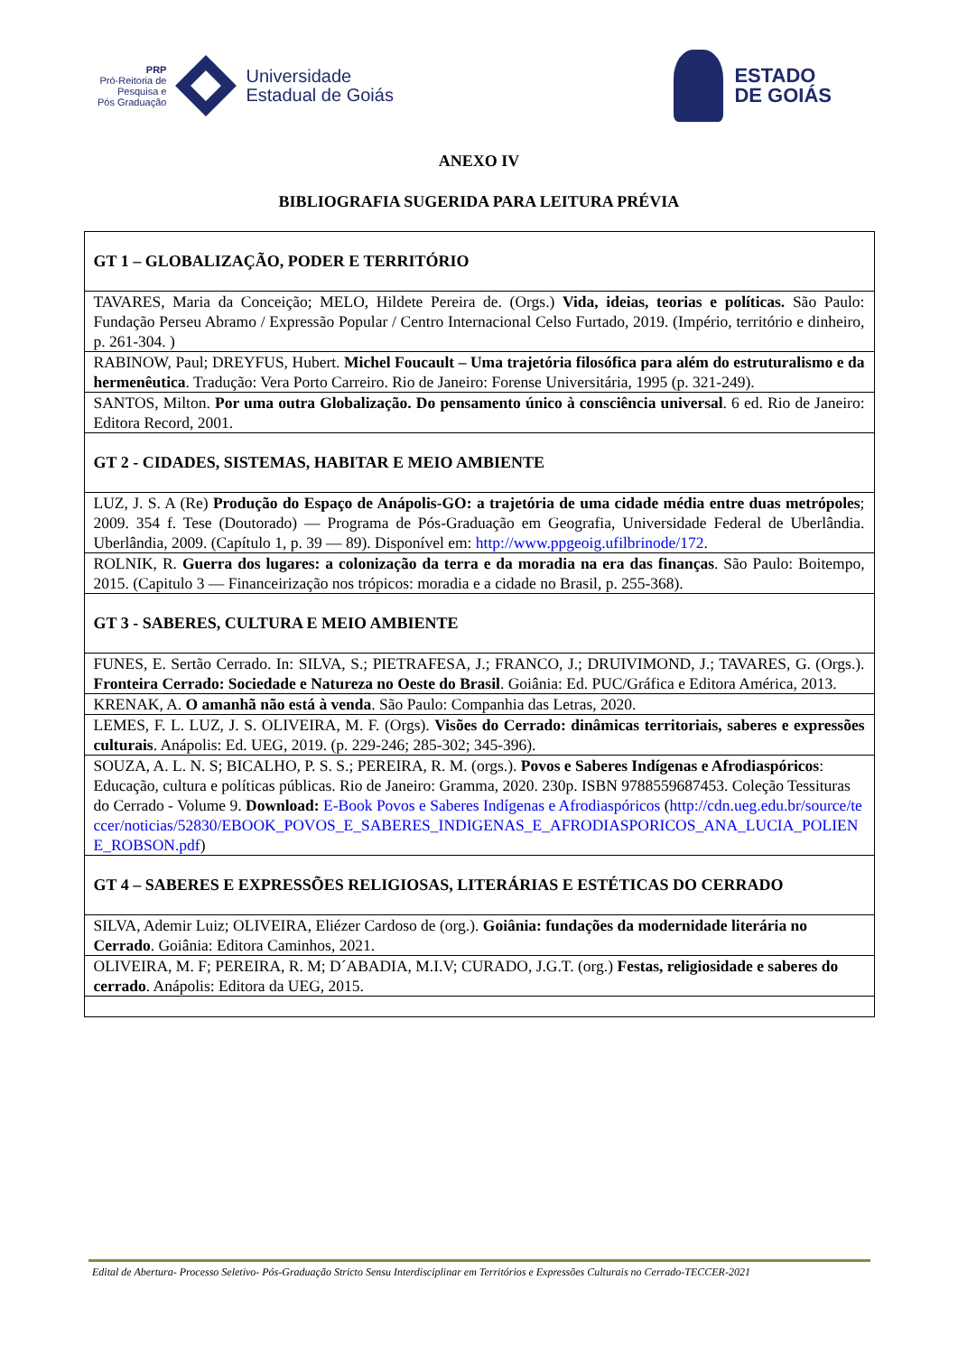PRP
Pró-Reitoria de
Pesquisa e
Pós Graduação
Universidade
Estadual de Goiás
ESTADO
DE GOIÁS
ANEXO IV
BIBLIOGRAFIA SUGERIDA PARA LEITURA PRÉVIA
| GT 1 – GLOBALIZAÇÃO, PODER E TERRITÓRIO |
| --- |
| TAVARES, Maria da Conceição; MELO, Hildete Pereira de. (Orgs.) Vida, ideias, teorias e políticas. São Paulo: Fundação Perseu Abramo / Expressão Popular / Centro Internacional Celso Furtado, 2019. (Império, território e dinheiro, p. 261-304. ) |
| RABINOW, Paul; DREYFUS, Hubert. Michel Foucault – Uma trajetória filosófica para além do estruturalismo e da hermenêutica . Tradução: Vera Porto Carreiro. Rio de Janeiro: Forense Universitária, 1995 (p. 321-249). |
| SANTOS, Milton. Por uma outra Globalização. Do pensamento único à consciência universal . 6 ed. Rio de Janeiro: Editora Record, 2001. |
| GT 2 - CIDADES, SISTEMAS, HABITAR E MEIO AMBIENTE |
| LUZ, J. S. A (Re) Produção do Espaço de Anápolis-GO: a trajetória de uma cidade média entre duas metrópoles ; 2009. 354 f. Tese (Doutorado) — Programa de Pós-Graduação em Geografia, Universidade Federal de Uberlândia. Uberlândia, 2009. (Capítulo 1, p. 39 — 89). Disponível em: http://www.ppgeoig.ufilbrinode/172 . |
| ROLNIK, R. Guerra dos lugares: a colonização da terra e da moradia na era das finanças . São Paulo: Boitempo, 2015. (Capitulo 3 — Financeirização nos trópicos: moradia e a cidade no Brasil, p. 255-368). |
| GT 3 - SABERES, CULTURA E MEIO AMBIENTE |
| FUNES, E. Sertão Cerrado. In: SILVA, S.; PIETRAFESA, J.; FRANCO, J.; DRUIVIMOND, J.; TAVARES, G. (Orgs.). Fronteira Cerrado: Sociedade e Natureza no Oeste do Brasil . Goiânia: Ed. PUC/Gráfica e Editora América, 2013. |
| KRENAK, A. O amanhã não está à venda . São Paulo: Companhia das Letras, 2020. |
| LEMES, F. L. LUZ, J. S. OLIVEIRA, M. F. (Orgs). Visões do Cerrado: dinâmicas territoriais, saberes e expressões culturais . Anápolis: Ed. UEG, 2019. (p. 229-246; 285-302; 345-396). |
| SOUZA, A. L. N. S; BICALHO, P. S. S.; PEREIRA, R. M. (orgs.). Povos e Saberes Indígenas e Afrodiaspóricos : Educação, cultura e políticas públicas. Rio de Janeiro: Gramma, 2020. 230p. ISBN 9788559687453. Coleção Tessituras do Cerrado - Volume 9. Download: E-Book Povos e Saberes Indígenas e Afrodiaspóricos ( http://cdn.ueg.edu.br/source/teccer/noticias/52830/EBOOK_POVOS_E_SABERES_INDIGENAS_E_AFRODIASPORICOS_ANA_LUCIA_POLIENE_ROBSON.pdf ) |
| GT 4 – SABERES E EXPRESSÕES RELIGIOSAS, LITERÁRIAS E ESTÉTICAS DO CERRADO |
| SILVA, Ademir Luiz; OLIVEIRA, Eliézer Cardoso de (org.). Goiânia: fundações da modernidade literária no Cerrado . Goiânia: Editora Caminhos, 2021. |
| OLIVEIRA, M. F; PEREIRA, R. M; D´ABADIA, M.I.V; CURADO, J.G.T. (org.) Festas, religiosidade e saberes do cerrado . Anápolis: Editora da UEG, 2015. |
Edital de Abertura- Processo Seletivo- Pós-Graduação Stricto Sensu Interdisciplinar em Territórios e Expressões Culturais no Cerrado-TECCER-2021